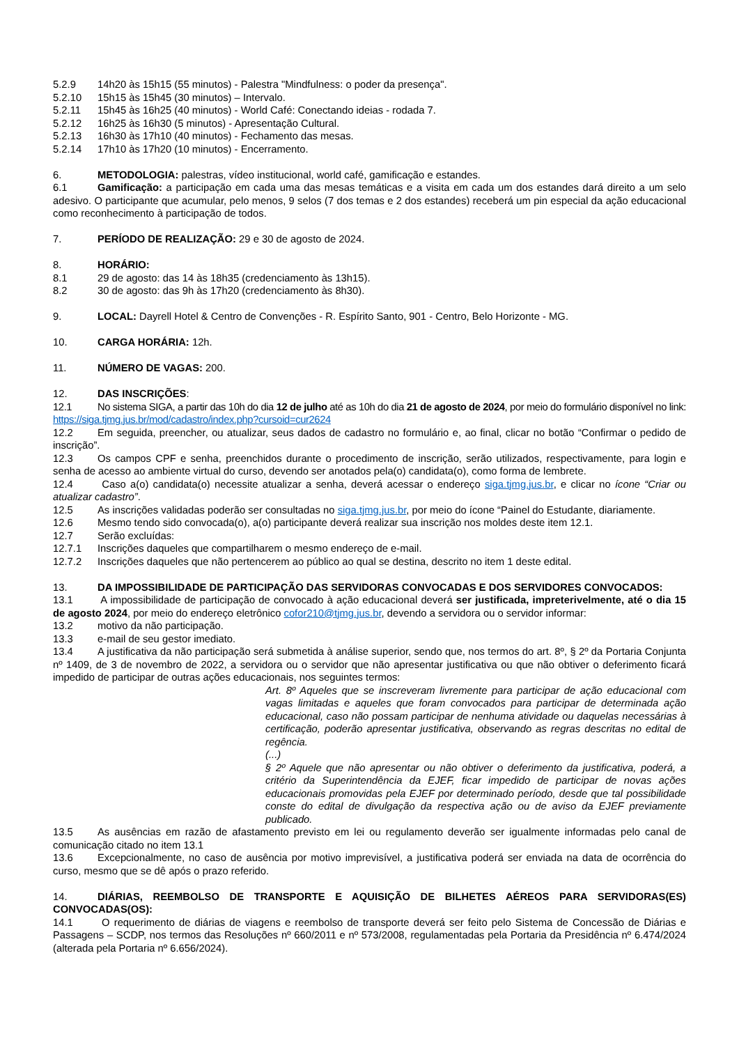5.2.9 14h20 às 15h15 (55 minutos) - Palestra "Mindfulness: o poder da presença".
5.2.10 15h15 às 15h45 (30 minutos) – Intervalo.
5.2.11 15h45 às 16h25 (40 minutos) - World Café: Conectando ideias - rodada 7.
5.2.12 16h25 às 16h30 (5 minutos) - Apresentação Cultural.
5.2.13 16h30 às 17h10 (40 minutos) - Fechamento das mesas.
5.2.14 17h10 às 17h20 (10 minutos) - Encerramento.
6. METODOLOGIA: palestras, vídeo institucional, world café, gamificação e estandes.
6.1 Gamificação: a participação em cada uma das mesas temáticas e a visita em cada um dos estandes dará direito a um selo adesivo. O participante que acumular, pelo menos, 9 selos (7 dos temas e 2 dos estandes) receberá um pin especial da ação educacional como reconhecimento à participação de todos.
7. PERÍODO DE REALIZAÇÃO: 29 e 30 de agosto de 2024.
8. HORÁRIO:
8.1 29 de agosto: das 14 às 18h35 (credenciamento às 13h15).
8.2 30 de agosto: das 9h às 17h20 (credenciamento às 8h30).
9. LOCAL: Dayrell Hotel & Centro de Convenções - R. Espírito Santo, 901 - Centro, Belo Horizonte - MG.
10. CARGA HORÁRIA: 12h.
11. NÚMERO DE VAGAS: 200.
12. DAS INSCRIÇÕES:
12.1 No sistema SIGA, a partir das 10h do dia 12 de julho até as 10h do dia 21 de agosto de 2024, por meio do formulário disponível no link: https://siga.tjmg.jus.br/mod/cadastro/index.php?cursoid=cur2624
12.2 Em seguida, preencher, ou atualizar, seus dados de cadastro no formulário e, ao final, clicar no botão “Confirmar o pedido de inscrição”.
12.3 Os campos CPF e senha, preenchidos durante o procedimento de inscrição, serão utilizados, respectivamente, para login e senha de acesso ao ambiente virtual do curso, devendo ser anotados pela(o) candidata(o), como forma de lembrete.
12.4 Caso a(o) candidata(o) necessite atualizar a senha, deverá acessar o endereço siga.tjmg.jus.br, e clicar no ícone “Criar ou atualizar cadastro”.
12.5 As inscrições validadas poderão ser consultadas no siga.tjmg.jus.br, por meio do ícone “Painel do Estudante, diariamente.
12.6 Mesmo tendo sido convocada(o), a(o) participante deverá realizar sua inscrição nos moldes deste item 12.1.
12.7 Serão excluídas:
12.7.1 Inscrições daqueles que compartilharem o mesmo endereço de e-mail.
12.7.2 Inscrições daqueles que não pertencerem ao público ao qual se destina, descrito no item 1 deste edital.
13. DA IMPOSSIBILIDADE DE PARTICIPAÇÃO DAS SERVIDORAS CONVOCADAS E DOS SERVIDORES CONVOCADOS:
13.1 A impossibilidade de participação de convocado à ação educacional deverá ser justificada, impreterivelmente, até o dia 15 de agosto 2024, por meio do endereço eletrônico cofor210@tjmg.jus.br, devendo a servidora ou o servidor informar:
13.2 motivo da não participação.
13.3 e-mail de seu gestor imediato.
13.4 A justificativa da não participação será submetida à análise superior, sendo que, nos termos do art. 8º, § 2º da Portaria Conjunta nº 1409, de 3 de novembro de 2022, a servidora ou o servidor que não apresentar justificativa ou que não obtiver o deferimento ficará impedido de participar de outras ações educacionais, nos seguintes termos:
Art. 8º Aqueles que se inscreveram livremente para participar de ação educacional com vagas limitadas e aqueles que foram convocados para participar de determinada ação educacional, caso não possam participar de nenhuma atividade ou daquelas necessárias à certificação, poderão apresentar justificativa, observando as regras descritas no edital de regência.
(...)
§ 2º Aquele que não apresentar ou não obtiver o deferimento da justificativa, poderá, a critério da Superintendência da EJEF, ficar impedido de participar de novas ações educacionais promovidas pela EJEF por determinado período, desde que tal possibilidade conste do edital de divulgação da respectiva ação ou de aviso da EJEF previamente publicado.
13.5 As ausências em razão de afastamento previsto em lei ou regulamento deverão ser igualmente informadas pelo canal de comunicação citado no item 13.1
13.6 Excepcionalmente, no caso de ausência por motivo imprevisível, a justificativa poderá ser enviada na data de ocorrência do curso, mesmo que se dê após o prazo referido.
14. DIÁRIAS, REEMBOLSO DE TRANSPORTE E AQUISIÇÃO DE BILHETES AÉREOS PARA SERVIDORAS(ES) CONVOCADAS(OS):
14.1 O requerimento de diárias de viagens e reembolso de transporte deverá ser feito pelo Sistema de Concessão de Diárias e Passagens – SCDP, nos termos das Resoluções nº 660/2011 e nº 573/2008, regulamentadas pela Portaria da Presidência nº 6.474/2024 (alterada pela Portaria nº 6.656/2024).